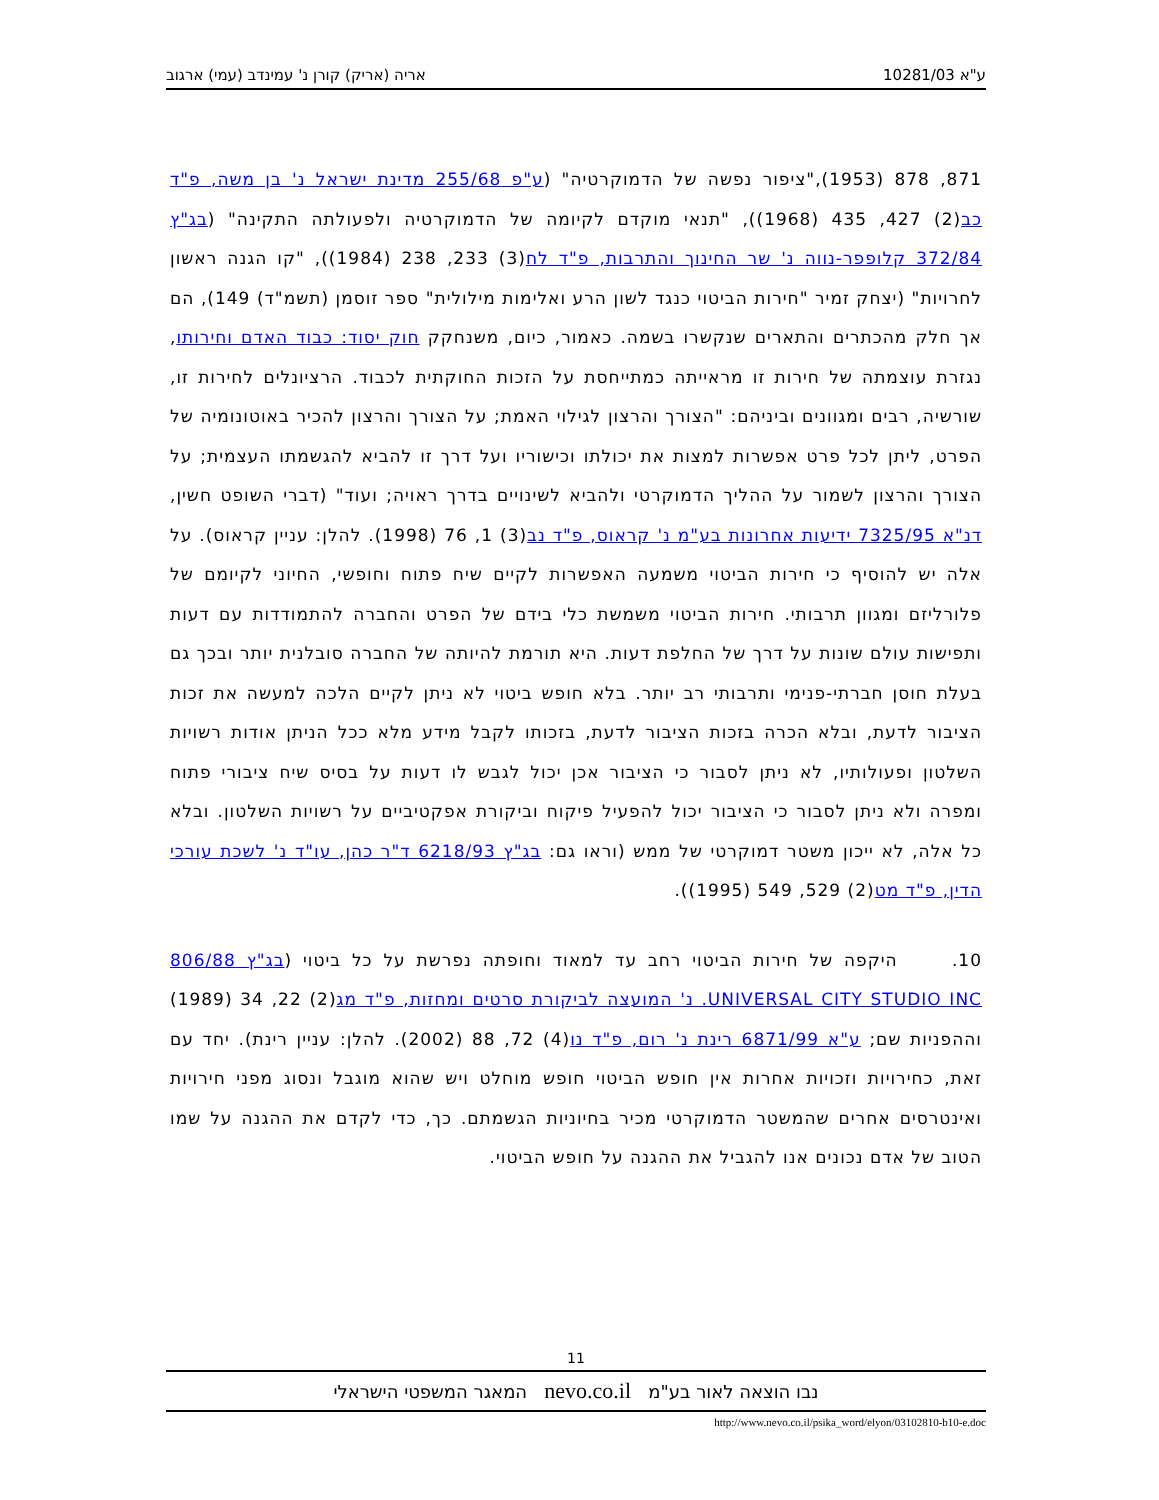ע"א 10281/03 אריה (אריק) קורן נ' עמינדב (עמי) ארגוב
871, 878 (1953),"ציפור נפשה של הדמוקרטיה" (ע"פ 255/68 מדינת ישראל נ' בן משה, פ"ד כב(2) 427, 435 (1968)), "תנאי מוקדם לקיומה של הדמוקרטיה ולפעולתה התקינה" (בג"ץ 372/84 קלופפר-נווה נ' שר החינוך והתרבות, פ"ד לח(3) 233, 238 (1984)), "קו הגנה ראשון לחרויות" (יצחק זמיר "חירות הביטוי כנגד לשון הרע ואלימות מילולית" ספר זוסמן (תשמ"ד) 149), הם אך חלק מהכתרים והתארים שנקשרו בשמה. כאמור, כיום, משנחקק חוק יסוד: כבוד האדם וחירותו, נגזרת עוצמתה של חירות זו מראייתה כמתייחסת על הזכות החוקתית לכבוד. הרציונלים לחירות זו, שורשיה, רבים ומגוונים וביניהם: "הצורך והרצון לגילוי האמת; על הצורך והרצון להכיר באוטונומיה של הפרט, ליתן לכל פרט אפשרות למצות את יכולתו וכישוריו ועל דרך זו להביא להגשמתו העצמית; על הצורך והרצון לשמור על ההליך הדמוקרטי ולהביא לשינויים בדרך ראויה; ועוד" (דברי השופט חשין, דנ"א 7325/95 ידיעות אחרונות בע"מ נ' קראוס, פ"ד נב(3) 1, 76 (1998). להלן: עניין קראוס). על אלה יש להוסיף כי חירות הביטוי משמעה האפשרות לקיים שיח פתוח וחופשי, החיוני לקיומם של פלורליזם ומגוון תרבותי. חירות הביטוי משמשת כלי בידם של הפרט והחברה להתמודדות עם דעות ותפישות עולם שונות על דרך של החלפת דעות. היא תורמת להיותה של החברה סובלנית יותר ובכך גם בעלת חוסן חברתי-פנימי ותרבותי רב יותר. בלא חופש ביטוי לא ניתן לקיים הלכה למעשה את זכות הציבור לדעת, ובלא הכרה בזכות הציבור לדעת, בזכותו לקבל מידע מלא ככל הניתן אודות רשויות השלטון ופעולותיו, לא ניתן לסבור כי הציבור אכן יכול לגבש לו דעות על בסיס שיח ציבורי פתוח ומפרה ולא ניתן לסבור כי הציבור יכול להפעיל פיקוח וביקורת אפקטיביים על רשויות השלטון. ובלא כל אלה, לא ייכון משטר דמוקרטי של ממש (וראו גם: בג"ץ 6218/93 ד"ר כהן, עו"ד נ' לשכת עורכי הדין, פ"ד מט(2) 529, 549 (1995)).
10. היקפה של חירות הביטוי רחב עד למאוד וחופתה נפרשת על כל ביטוי (בג"ץ 806/88 UNIVERSAL CITY STUDIO INC. נ' המועצה לביקורת סרטים ומחזות, פ"ד מג(2) 22, 34 (1989) וההפניות שם; ע"א 6871/99 רינת נ' רום, פ"ד נו(4) 72, 88 (2002). להלן: עניין רינת). יחד עם זאת, כחירויות וזכויות אחרות אין חופש הביטוי חופש מוחלט ויש שהוא מוגבל ונסוג מפני חירויות ואינטרסים אחרים שהמשטר הדמוקרטי מכיר בחיוניות הגשמתם. כך, כדי לקדם את ההגנה על שמו הטוב של אדם נכונים אנו להגביל את ההגנה על חופש הביטוי.
11
נבו הוצאה לאור בע"מ nevo.co.il המאגר המשפטי הישראלי
http://www.nevo.co.il/psika_word/elyon/03102810-b10-e.doc